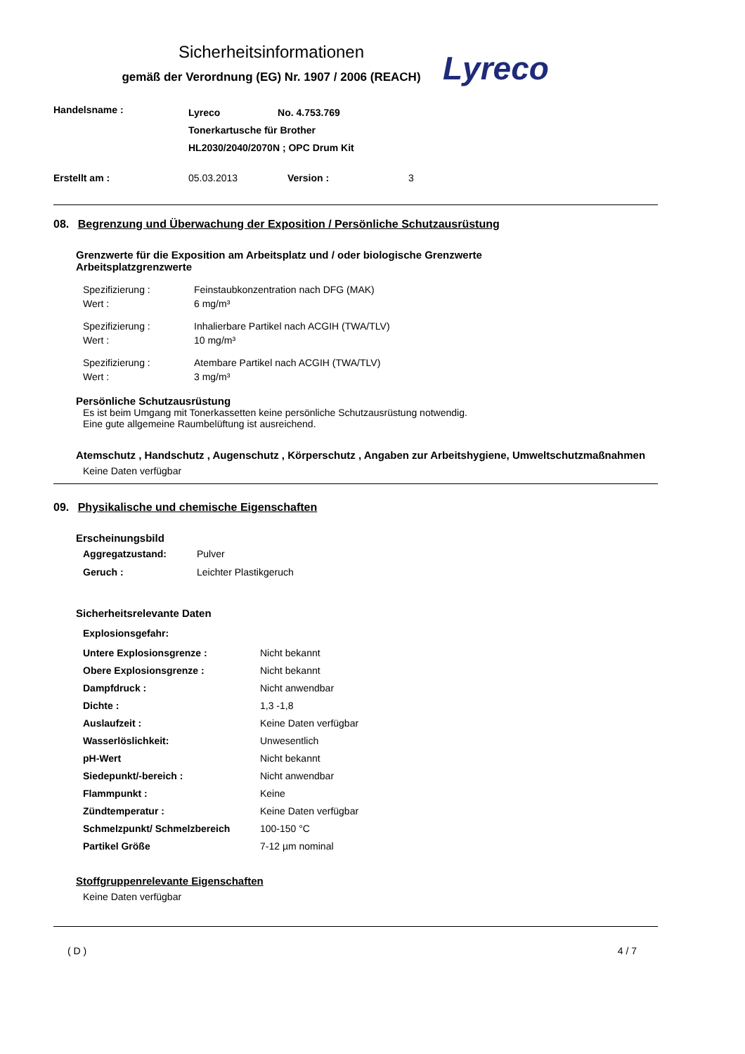Sicherheitsinformationen
gemäß der Verordnung (EG) Nr. 1907 / 2006 (REACH)
Lyreco
| Handelsname : | Lyreco No. 4.753.769 Tonerkartusche für Brother HL2030/2040/2070N ; OPC Drum Kit |
| Erstellt am : | 05.03.2013 | Version : | 3 |
08. Begrenzung und Überwachung der Exposition / Persönliche Schutzausrüstung
Grenzwerte für die Exposition am Arbeitsplatz und / oder biologische Grenzwerte
Arbeitsplatzgrenzwerte
| Spezifizierung : | Feinstaubkonzentration nach DFG (MAK) |
| Wert : | 6 mg/m³ |
| Spezifizierung : | Inhalierbare Partikel nach ACGIH (TWA/TLV) |
| Wert : | 10 mg/m³ |
| Spezifizierung : | Atembare Partikel nach ACGIH (TWA/TLV) |
| Wert : | 3 mg/m³ |
Persönliche Schutzausrüstung
Es ist beim Umgang mit Tonerkassetten keine persönliche Schutzausrüstung notwendig.
Eine gute allgemeine Raumbelüftung ist ausreichend.
Atemschutz , Handschutz , Augenschutz , Körperschutz , Angaben zur Arbeitshygiene, Umweltschutzmaßnahmen
Keine Daten verfügbar
09. Physikalische und chemische Eigenschaften
Erscheinungsbild
| Aggregatzustand: | Pulver |
| Geruch : | Leichter Plastikgeruch |
Sicherheitsrelevante Daten
Explosionsgefahr:
| Untere Explosionsgrenze : | Nicht bekannt |
| Obere Explosionsgrenze : | Nicht bekannt |
| Dampfdruck : | Nicht anwendbar |
| Dichte : | 1,3 -1,8 |
| Auslaufzeit : | Keine Daten verfügbar |
| Wasserlöslichkeit: | Unwesentlich |
| pH-Wert | Nicht bekannt |
| Siedepunkt/-bereich : | Nicht anwendbar |
| Flammpunkt : | Keine |
| Zündtemperatur : | Keine Daten verfügbar |
| Schmelzpunkt/ Schmelzbereich | 100-150 °C |
| Partikel Größe | 7-12 µm nominal |
Stoffgruppenrelevante Eigenschaften
Keine Daten verfügbar
( D ) 4 / 7